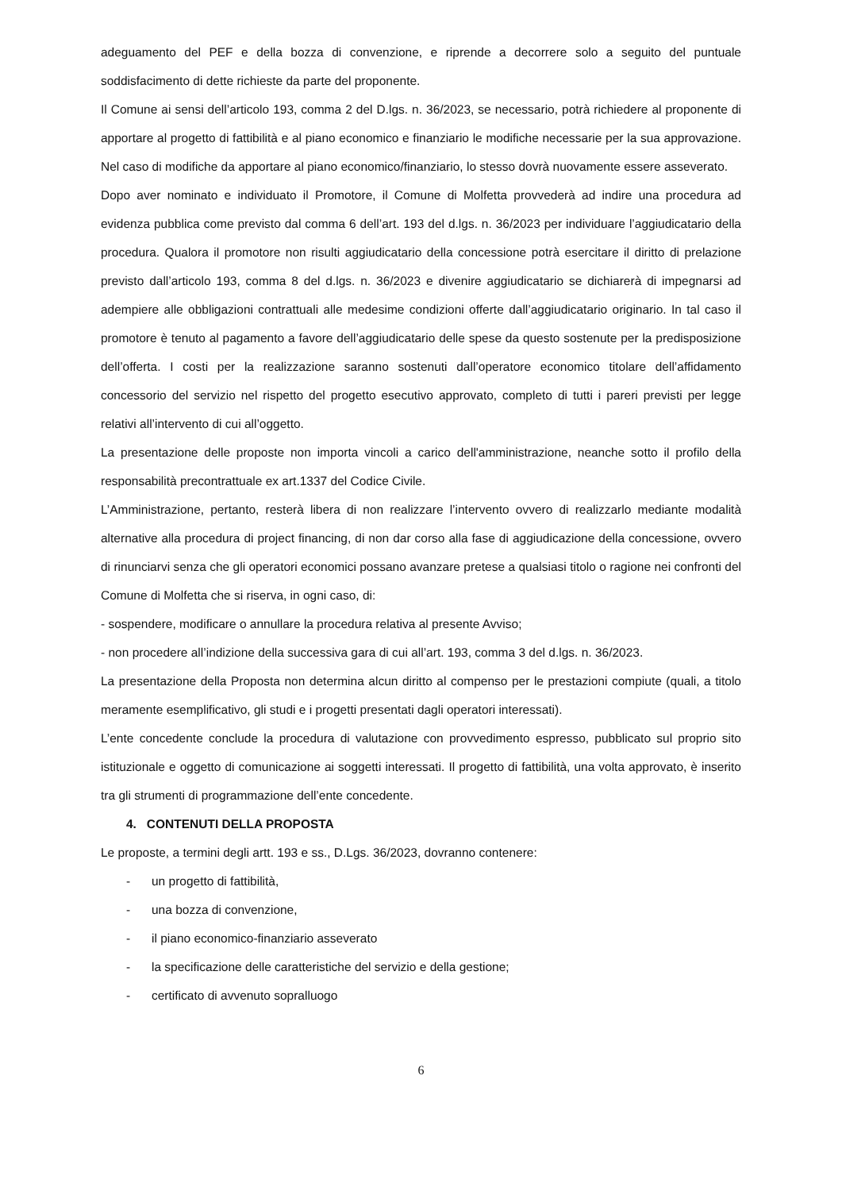adeguamento del PEF e della bozza di convenzione, e riprende a decorrere solo a seguito del puntuale soddisfacimento di dette richieste da parte del proponente.
Il Comune ai sensi dell’articolo 193, comma 2 del D.lgs. n. 36/2023, se necessario, potrà richiedere al proponente di apportare al progetto di fattibilità e al piano economico e finanziario le modifiche necessarie per la sua approvazione. Nel caso di modifiche da apportare al piano economico/finanziario, lo stesso dovrà nuovamente essere asseverato.
Dopo aver nominato e individuato il Promotore, il Comune di Molfetta provvederà ad indire una procedura ad evidenza pubblica come previsto dal comma 6 dell’art. 193 del d.lgs. n. 36/2023 per individuare l’aggiudicatario della procedura. Qualora il promotore non risulti aggiudicatario della concessione potrà esercitare il diritto di prelazione previsto dall’articolo 193, comma 8 del d.lgs. n. 36/2023 e divenire aggiudicatario se dichiarerà di impegnarsi ad adempiere alle obbligazioni contrattuali alle medesime condizioni offerte dall’aggiudicatario originario. In tal caso il promotore è tenuto al pagamento a favore dell’aggiudicatario delle spese da questo sostenute per la predisposizione dell’offerta. I costi per la realizzazione saranno sostenuti dall’operatore economico titolare dell’affidamento concessorio del servizio nel rispetto del progetto esecutivo approvato, completo di tutti i pareri previsti per legge relativi all’intervento di cui all’oggetto.
La presentazione delle proposte non importa vincoli a carico dell'amministrazione, neanche sotto il profilo della responsabilità precontrattuale ex art.1337 del Codice Civile.
L’Amministrazione, pertanto, resterà libera di non realizzare l’intervento ovvero di realizzarlo mediante modalità alternative alla procedura di project financing, di non dar corso alla fase di aggiudicazione della concessione, ovvero di rinunciarvi senza che gli operatori economici possano avanzare pretese a qualsiasi titolo o ragione nei confronti del Comune di Molfetta che si riserva, in ogni caso, di:
- sospendere, modificare o annullare la procedura relativa al presente Avviso;
- non procedere all’indizione della successiva gara di cui all’art. 193, comma 3 del d.lgs. n. 36/2023.
La presentazione della Proposta non determina alcun diritto al compenso per le prestazioni compiute (quali, a titolo meramente esemplificativo, gli studi e i progetti presentati dagli operatori interessati).
L’ente concedente conclude la procedura di valutazione con provvedimento espresso, pubblicato sul proprio sito istituzionale e oggetto di comunicazione ai soggetti interessati. Il progetto di fattibilità, una volta approvato, è inserito tra gli strumenti di programmazione dell’ente concedente.
4. CONTENUTI DELLA PROPOSTA
Le proposte, a termini degli artt. 193 e ss., D.Lgs. 36/2023, dovranno contenere:
- un progetto di fattibilità,
- una bozza di convenzione,
- il piano economico-finanziario asseverato
- la specificazione delle caratteristiche del servizio e della gestione;
- certificato di avvenuto sopralluogo
6